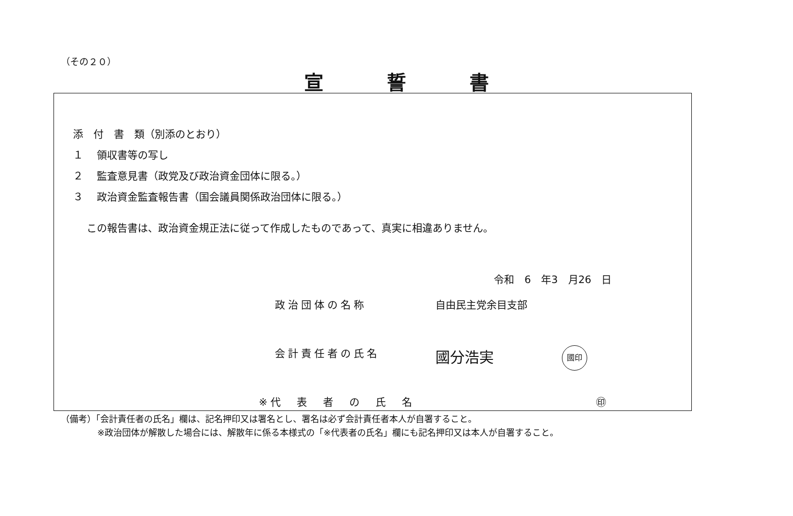（その２０）
宣誓書
添　付　書　類（別添のとおり）
１　 領収書等の写し
２　 監査意見書（政党及び政治資金団体に限る。）
３　 政治資金監査報告書（国会議員関係政治団体に限る。）
この報告書は、政治資金規正法に従って作成したものであって、真実に相違ありません。
令和　6　年3　月26　日
政治団体の名称 自由民主党余目支部
会計責任者の氏名 國分浩実 國印
※代　表　者　の　氏　名 ㊞
（備考）「会計責任者の氏名」欄は、記名押印又は署名とし、署名は必ず会計責任者本人が自署すること。
※政治団体が解散した場合には、解散年に係る本様式の「※代表者の氏名」欄にも記名押印又は本人が自署すること。